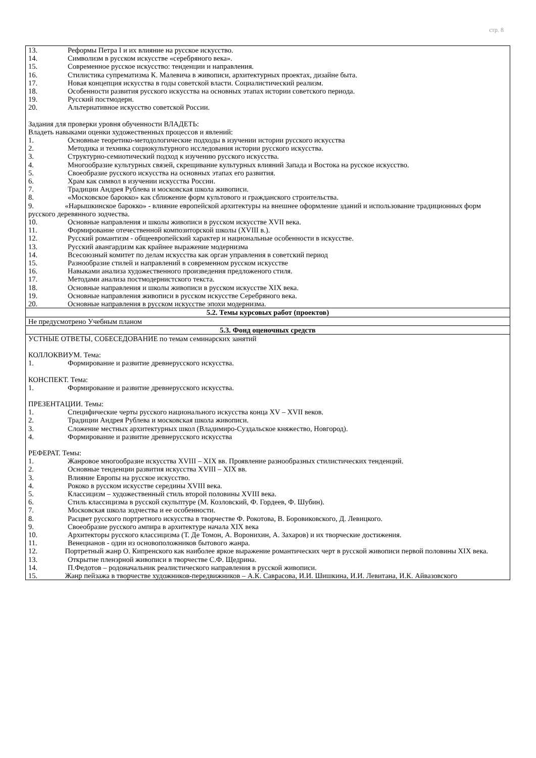стр. 8
| 13. Реформы Петра I и их влияние на русское искусство. 14. Символизм в русском искусстве «серебряного века». 15. Современное русское искусство: тенденции и направления. 16. Стилистика супрематизма К. Малевича в живописи, архитектурных проектах, дизайне быта. 17. Новая концепция искусства в годы советской власти. Социалистический реализм. 18. Особенности развития русского искусства на основных этапах истории советского периода. 19. Русский постмодерн. 20. Альтернативное искусство советской России. Задания для проверки уровня обученности ВЛАДЕТЬ: Владеть навыками оценки художественных процессов и явлений: 1. Основные теоретико-методологические подходы в изучении истории русского искусства 2. Методика и техника социокультурного исследования истории русского искусства. 3. Структурно-семиотический подход к изучению русского искусства. 4. Многообразие культурных связей, скрещивание культурных влияний Запада и Востока на русское искусство. 5. Своеобразие русского искусства на основных этапах его развития. 6. Храм как символ в изучении искусства России. 7. Традиции Андрея Рублева и московская школа живописи. 8. «Московское барокко» как сближение форм культового и гражданского строительства. 9. «Нарышкинское барокко» - влияние европейской архитектуры на внешнее оформление зданий и использование традиционных форм русского деревянного зодчества. 10. Основные направления и школы живописи в русском искусстве XVII века. 11. Формирование отечественной композиторской школы (XVIII в.). 12. Русский романтизм - общеевропейский характер и национальные особенности в искусстве. 13. Русский авангардизм как крайнее выражение модернизма 14. Всесоюзный комитет по делам искусства как орган управления в советский период 15. Разнообразие стилей и направлений в современном русском искусстве 16. Навыками анализа художественного произведения предложеного стиля. 17. Методами анализа постмодернистского текста. 18. Основные направления и школы живописи в русском искусстве XIX века. 19. Основные направления живописи в русском искусстве Серебряного века. 20. Основные направления в русском искусстве эпохи модернизма. |
| 5.2. Темы курсовых работ (проектов) |
| Не предусмотрено Учебным планом |
| 5.3. Фонд оценочных средств |
| УСТНЫЕ ОТВЕТЫ, СОБЕСЕДОВАНИЕ по темам семинарских занятий КОЛЛОКВИУМ. Тема: 1. Формирование и развитие древнерусского искусства. КОНСПЕКТ. Тема: 1. Формирование и развитие древнерусского искусства. ПРЕЗЕНТАЦИИ. Темы: 1. Специфические черты русского национального искусства конца XV – XVII веков. 2. Традиции Андрея Рублева и московская школа живописи. 3. Сложение местных архитектурных школ (Владимиро-Суздальское княжество, Новгород). 4. Формирование и развитие древнерусского искусства РЕФЕРАТ. Темы: 1. Жанровое многообразие искусства XVIII – XIX вв. Проявление разнообразных стилистических тенденций. 2. Основные тенденции развития искусства XVIII – XIX вв. 3. Влияние Европы на русское искусство. 4. Рококо в русском искусстве середины XVIII века. 5. Классицизм – художественный стиль второй половины XVIII века. 6. Стиль классицизма в русской скульптуре (М. Козловский, Ф. Гордеев, Ф. Шубин). 7. Московская школа зодчества и ее особенности. 8. Расцвет русского портретного искусства в творчестве Ф. Рокотова, В. Боровиковского, Д. Левицкого. 9. Своеобразие русского ампира в архитектуре начала XIX века 10. Архитекторы русского классицизма (Т. Де Томон, А. Воронихин, А. Захаров) и их творческие достижения. 11. Венецианов - один из основоположников бытового жанра. 12. Портретный жанр О. Кипренского как наиболее яркое выражение романтических черт в русской живописи первой половины XIX века. 13. Открытие пленэрной живописи в творчестве С.Ф. Щедрина. 14. П.Федотов – родоначальник реалистического направления в русской живописи. 15. Жанр пейзажа в творчестве художников-передвижников – А.К. Саврасова, И.И. Шишкина, И.И. Левитана, И.К. Айвазовского |